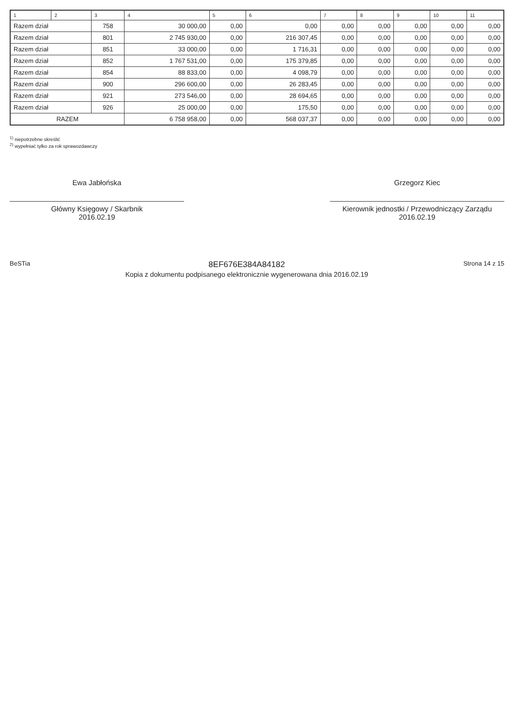| 1 | 2 | 3 | 4 | 5 | 6 | 7 | 8 | 9 | 10 | 11 |
| --- | --- | --- | --- | --- | --- | --- | --- | --- | --- | --- |
| Razem dział | | 758 | 30 000,00 | 0,00 | 0,00 | 0,00 | 0,00 | 0,00 | 0,00 | 0,00 |
| Razem dział | | 801 | 2 745 930,00 | 0,00 | 216 307,45 | 0,00 | 0,00 | 0,00 | 0,00 | 0,00 |
| Razem dział | | 851 | 33 000,00 | 0,00 | 1 716,31 | 0,00 | 0,00 | 0,00 | 0,00 | 0,00 |
| Razem dział | | 852 | 1 767 531,00 | 0,00 | 175 379,85 | 0,00 | 0,00 | 0,00 | 0,00 | 0,00 |
| Razem dział | | 854 | 88 833,00 | 0,00 | 4 098,79 | 0,00 | 0,00 | 0,00 | 0,00 | 0,00 |
| Razem dział | | 900 | 296 600,00 | 0,00 | 26 283,45 | 0,00 | 0,00 | 0,00 | 0,00 | 0,00 |
| Razem dział | | 921 | 273 546,00 | 0,00 | 28 694,65 | 0,00 | 0,00 | 0,00 | 0,00 | 0,00 |
| Razem dział | | 926 | 25 000,00 | 0,00 | 175,50 | 0,00 | 0,00 | 0,00 | 0,00 | 0,00 |
| RAZEM | | | 6 758 958,00 | 0,00 | 568 037,37 | 0,00 | 0,00 | 0,00 | 0,00 | 0,00 |
<sup>1)</sup> niepotrzebne skreślić
<sup>2)</sup> wypełniać tylko za rok sprawozdawczy
Ewa Jabłońska
Główny Księgowy / Skarbnik
2016.02.19
Grzegorz Kiec
Kierownik jednostki / Przewodniczący Zarządu
2016.02.19
BeSTia 8EF676E384A84182
Kopia z dokumentu podpisanego elektronicznie wygenerowana dnia 2016.02.19 Strona 14 z 15